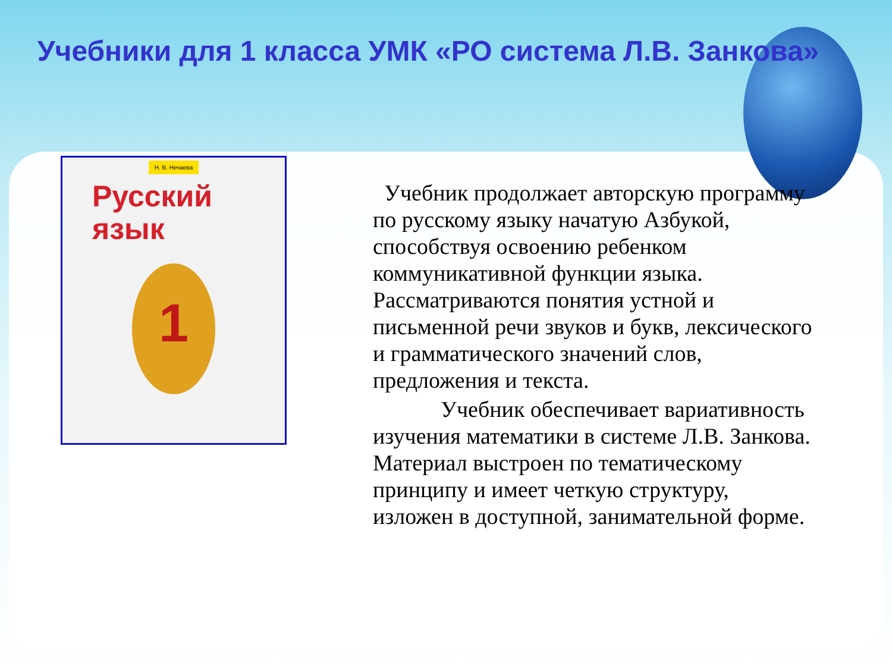Учебники для 1 класса УМК «РО система Л.В. Занкова»
Н. В. Нечаева
Русский
язык
1
Учебник продолжает авторскую программу по русскому языку начатую Азбукой, способствуя освоению ребенком коммуникативной функции языка. Рассматриваются понятия устной и письменной речи звуков и букв, лексического и грамматического значений слов, предложения и текста.
Учебник обеспечивает вариативность изучения математики в системе Л.В. Занкова. Материал выстроен по тематическому принципу и имеет четкую структуру, изложен в доступной, занимательной форме.